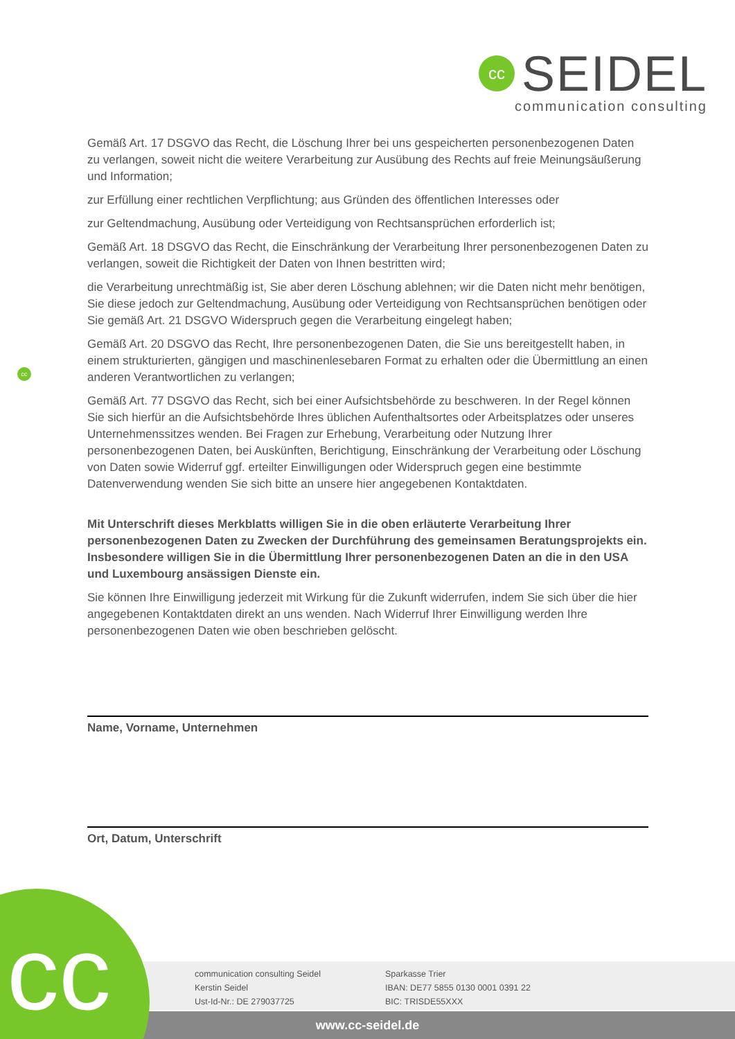cc
SEIDEL
communication consulting
cc
Gemäß Art. 17 DSGVO das Recht, die Löschung Ihrer bei uns gespeicherten personenbezogenen Daten zu verlangen, soweit nicht die weitere Verarbeitung zur Ausübung des Rechts auf freie Meinungsäußerung und Information;
zur Erfüllung einer rechtlichen Verpflichtung; aus Gründen des öffentlichen Interesses oder
zur Geltendmachung, Ausübung oder Verteidigung von Rechtsansprüchen erforderlich ist;
Gemäß Art. 18 DSGVO das Recht, die Einschränkung der Verarbeitung Ihrer personenbezogenen Daten zu verlangen, soweit die Richtigkeit der Daten von Ihnen bestritten wird;
die Verarbeitung unrechtmäßig ist, Sie aber deren Löschung ablehnen; wir die Daten nicht mehr benötigen, Sie diese jedoch zur Geltendmachung, Ausübung oder Verteidigung von Rechtsansprüchen benötigen oder Sie gemäß Art. 21 DSGVO Widerspruch gegen die Verarbeitung eingelegt haben;
Gemäß Art. 20 DSGVO das Recht, Ihre personenbezogenen Daten, die Sie uns bereitgestellt haben, in einem strukturierten, gängigen und maschinenlesebaren Format zu erhalten oder die Übermittlung an einen anderen Verantwortlichen zu verlangen;
Gemäß Art. 77 DSGVO das Recht, sich bei einer Aufsichtsbehörde zu beschweren. In der Regel können Sie sich hierfür an die Aufsichtsbehörde Ihres üblichen Aufenthaltsortes oder Arbeitsplatzes oder unseres Unternehmenssitzes wenden. Bei Fragen zur Erhebung, Verarbeitung oder Nutzung Ihrer personenbezogenen Daten, bei Auskünften, Berichtigung, Einschränkung der Verarbeitung oder Löschung von Daten sowie Widerruf ggf. erteilter Einwilligungen oder Widerspruch gegen eine bestimmte Datenverwendung wenden Sie sich bitte an unsere hier angegebenen Kontaktdaten.
Mit Unterschrift dieses Merkblatts willigen Sie in die oben erläuterte Verarbeitung Ihrer personenbezogenen Daten zu Zwecken der Durchführung des gemeinsamen Beratungsprojekts ein. Insbesondere willigen Sie in die Übermittlung Ihrer personenbezogenen Daten an die in den USA und Luxembourg ansässigen Dienste ein.
Sie können Ihre Einwilligung jederzeit mit Wirkung für die Zukunft widerrufen, indem Sie sich über die hier angegebenen Kontaktdaten direkt an uns wenden. Nach Widerruf Ihrer Einwilligung werden Ihre personenbezogenen Daten wie oben beschrieben gelöscht.
Name, Vorname, Unternehmen
Ort, Datum, Unterschrift
communication consulting Seidel
Kerstin Seidel
Ust-Id-Nr.: DE 279037725
Sparkasse Trier
IBAN: DE77 5855 0130 0001 0391 22
BIC: TRISDE55XXX
www.cc-seidel.de cc